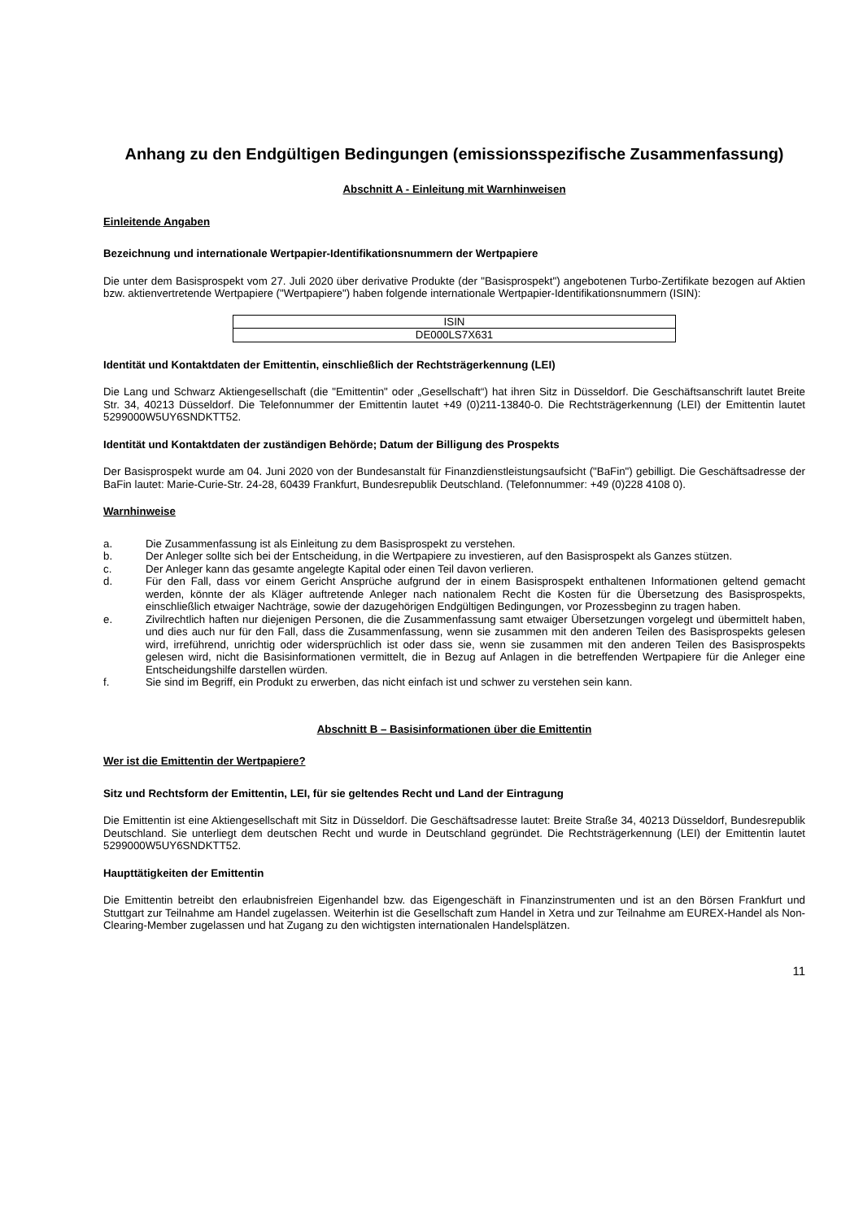Anhang zu den Endgültigen Bedingungen (emissionsspezifische Zusammenfassung)
Abschnitt A - Einleitung mit Warnhinweisen
Einleitende Angaben
Bezeichnung und internationale Wertpapier-Identifikationsnummern der Wertpapiere
Die unter dem Basisprospekt vom 27. Juli 2020 über derivative Produkte (der "Basisprospekt") angebotenen Turbo-Zertifikate bezogen auf Aktien bzw. aktienvertretende Wertpapiere ("Wertpapiere") haben folgende internationale Wertpapier-Identifikationsnummern (ISIN):
| ISIN |
| --- |
| DE000LS7X631 |
Identität und Kontaktdaten der Emittentin, einschließlich der Rechtsträgerkennung (LEI)
Die Lang und Schwarz Aktiengesellschaft (die "Emittentin" oder „Gesellschaft“) hat ihren Sitz in Düsseldorf. Die Geschäftsanschrift lautet Breite Str. 34, 40213 Düsseldorf. Die Telefonnummer der Emittentin lautet +49 (0)211-13840-0. Die Rechtsträgerkennung (LEI) der Emittentin lautet 5299000W5UY6SNDKTT52.
Identität und Kontaktdaten der zuständigen Behörde; Datum der Billigung des Prospekts
Der Basisprospekt wurde am 04. Juni 2020 von der Bundesanstalt für Finanzdienstleistungsaufsicht ("BaFin") gebilligt. Die Geschäftsadresse der BaFin lautet: Marie-Curie-Str. 24-28, 60439 Frankfurt, Bundesrepublik Deutschland. (Telefonnummer: +49 (0)228 4108 0).
Warnhinweise
a. Die Zusammenfassung ist als Einleitung zu dem Basisprospekt zu verstehen.
b. Der Anleger sollte sich bei der Entscheidung, in die Wertpapiere zu investieren, auf den Basisprospekt als Ganzes stützen.
c. Der Anleger kann das gesamte angelegte Kapital oder einen Teil davon verlieren.
d. Für den Fall, dass vor einem Gericht Ansprüche aufgrund der in einem Basisprospekt enthaltenen Informationen geltend gemacht werden, könnte der als Kläger auftretende Anleger nach nationalem Recht die Kosten für die Übersetzung des Basisprospekts, einschließlich etwaiger Nachträge, sowie der dazugehörigen Endgültigen Bedingungen, vor Prozessbeginn zu tragen haben.
e. Zivilrechtlich haften nur diejenigen Personen, die die Zusammenfassung samt etwaiger Übersetzungen vorgelegt und übermittelt haben, und dies auch nur für den Fall, dass die Zusammenfassung, wenn sie zusammen mit den anderen Teilen des Basisprospekts gelesen wird, irreführend, unrichtig oder widersprüchlich ist oder dass sie, wenn sie zusammen mit den anderen Teilen des Basisprospekts gelesen wird, nicht die Basisinformationen vermittelt, die in Bezug auf Anlagen in die betreffenden Wertpapiere für die Anleger eine Entscheidungshilfe darstellen würden.
f. Sie sind im Begriff, ein Produkt zu erwerben, das nicht einfach ist und schwer zu verstehen sein kann.
Abschnitt B – Basisinformationen über die Emittentin
Wer ist die Emittentin der Wertpapiere?
Sitz und Rechtsform der Emittentin, LEI, für sie geltendes Recht und Land der Eintragung
Die Emittentin ist eine Aktiengesellschaft mit Sitz in Düsseldorf. Die Geschäftsadresse lautet: Breite Straße 34, 40213 Düsseldorf, Bundesrepublik Deutschland. Sie unterliegt dem deutschen Recht und wurde in Deutschland gegründet. Die Rechtsträgerkennung (LEI) der Emittentin lautet 5299000W5UY6SNDKTT52.
Haupttätigkeiten der Emittentin
Die Emittentin betreibt den erlaubnisfreien Eigenhandel bzw. das Eigengeschäft in Finanzinstrumenten und ist an den Börsen Frankfurt und Stuttgart zur Teilnahme am Handel zugelassen. Weiterhin ist die Gesellschaft zum Handel in Xetra und zur Teilnahme am EUREX-Handel als Non-Clearing-Member zugelassen und hat Zugang zu den wichtigsten internationalen Handelsplätzen.
11